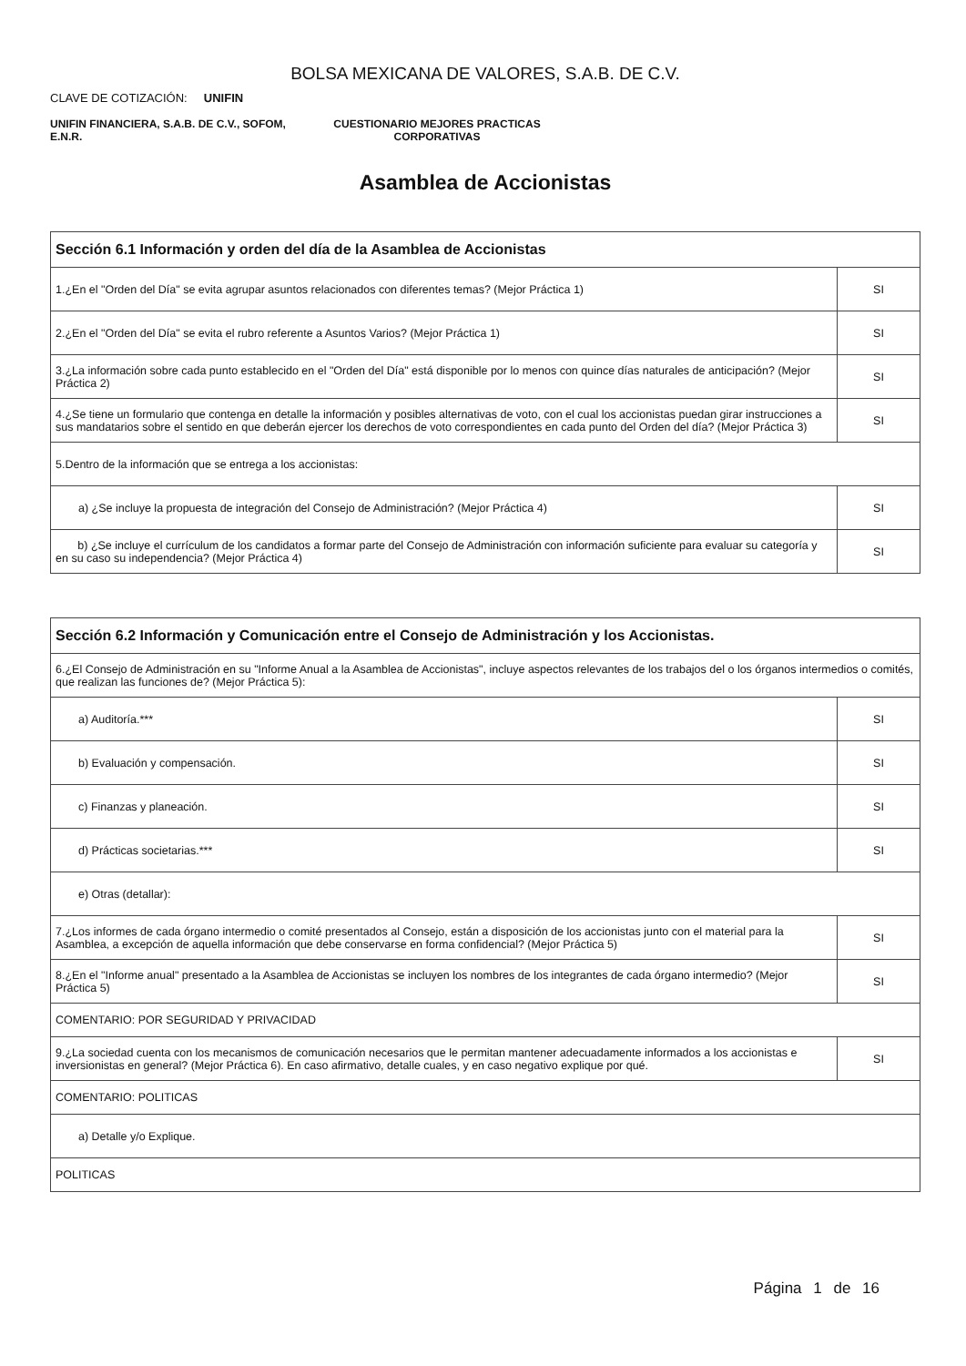BOLSA MEXICANA DE VALORES, S.A.B. DE C.V.
CLAVE DE COTIZACIÓN: UNIFIN
UNIFIN FINANCIERA, S.A.B. DE C.V., SOFOM, E.N.R.
CUESTIONARIO MEJORES PRACTICAS CORPORATIVAS
Asamblea de Accionistas
| Sección 6.1 Información y orden del día de la Asamblea de Accionistas | |
| --- | --- |
| 1.¿En el "Orden del Día" se evita agrupar asuntos relacionados con diferentes temas? (Mejor Práctica 1) | SI |
| 2.¿En el "Orden del Día" se evita el rubro referente a Asuntos Varios? (Mejor Práctica 1) | SI |
| 3.¿La información sobre cada punto establecido en el "Orden del Día" está disponible por lo menos con quince días naturales de anticipación? (Mejor Práctica 2) | SI |
| 4.¿Se tiene un formulario que contenga en detalle la información y posibles alternativas de voto, con el cual los accionistas puedan girar instrucciones a sus mandatarios sobre el sentido en que deberán ejercer los derechos de voto correspondientes en cada punto del Orden del día? (Mejor Práctica 3) | SI |
| 5.Dentro de la información que se entrega a los accionistas: | |
| a) ¿Se incluye la propuesta de integración del Consejo de Administración? (Mejor Práctica 4) | SI |
| b) ¿Se incluye el currículum de los candidatos a formar parte del Consejo de Administración con información suficiente para evaluar su categoría y en su caso su independencia? (Mejor Práctica 4) | SI |
| Sección 6.2 Información y Comunicación entre el Consejo de Administración y los Accionistas. | |
| --- | --- |
| 6.¿El Consejo de Administración en su "Informe Anual a la Asamblea de Accionistas", incluye aspectos relevantes de los trabajos del o los órganos intermedios o comités, que realizan las funciones de? (Mejor Práctica 5): | |
| a) Auditoría.*** | SI |
| b) Evaluación y compensación. | SI |
| c) Finanzas y planeación. | SI |
| d) Prácticas societarias.*** | SI |
| e) Otras (detallar): | |
| 7.¿Los informes de cada órgano intermedio o comité presentados al Consejo, están a disposición de los accionistas junto con el material para la Asamblea, a excepción de aquella información que debe conservarse en forma confidencial? (Mejor Práctica 5) | SI |
| 8.¿En el "Informe anual" presentado a la Asamblea de Accionistas se incluyen los nombres de los integrantes de cada órgano intermedio? (Mejor Práctica 5) | SI |
| COMENTARIO: POR SEGURIDAD Y PRIVACIDAD | |
| 9.¿La sociedad cuenta con los mecanismos de comunicación necesarios que le permitan mantener adecuadamente informados a los accionistas e inversionistas en general? (Mejor Práctica 6). En caso afirmativo, detalle cuales, y en caso negativo explique por qué. | SI |
| COMENTARIO: POLITICAS | |
| a) Detalle y/o Explique. | |
| POLITICAS | |
Página 1 de 16